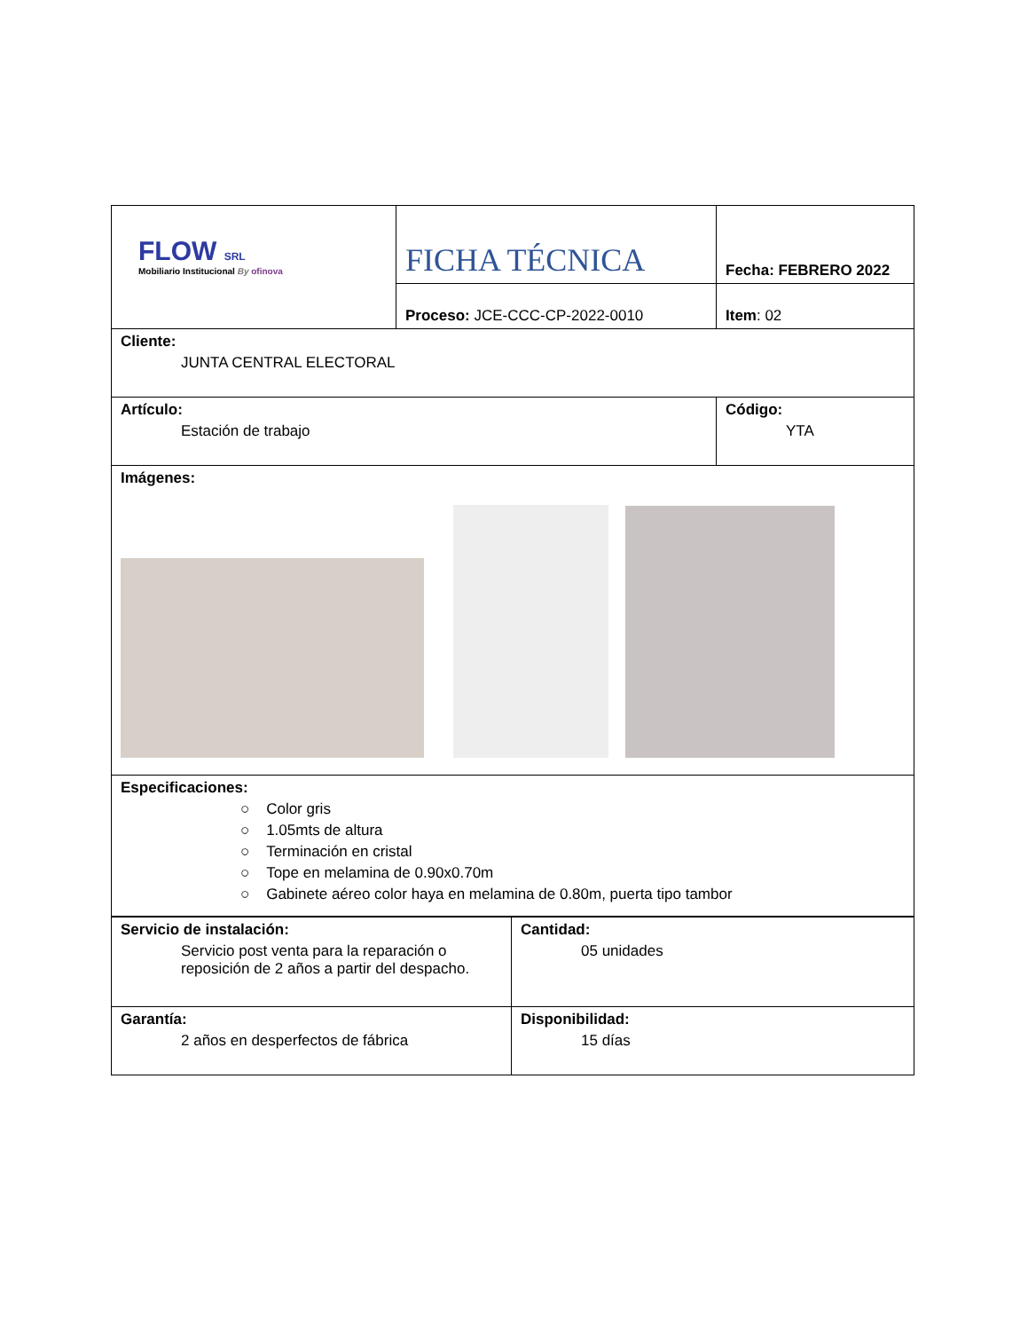| FLOW SRL Mobiliario Institucional By ofinova | FICHA TÉCNICA | Fecha: FEBRERO 2022 |
| | Proceso: JCE-CCC-CP-2022-0010 | Item : 02 |
| Cliente: JUNTA CENTRAL ELECTORAL | | |
| Artículo: Estación de trabajo | | Código: YTA |
| Imágenes: | | |
| Especificaciones: ○ Color gris ○ 1.05mts de altura ○ Terminación en cristal ○ Tope en melamina de 0.90x0.70m ○ Gabinete aéreo color haya en melamina de 0.80m, puerta tipo tambor | | |
| Servicio de instalación: Servicio post venta para la reparación o reposición de 2 años a partir del despacho. | Cantidad: 05 unidades |
| Garantía: 2 años en desperfectos de fábrica | Disponibilidad: 15 días |